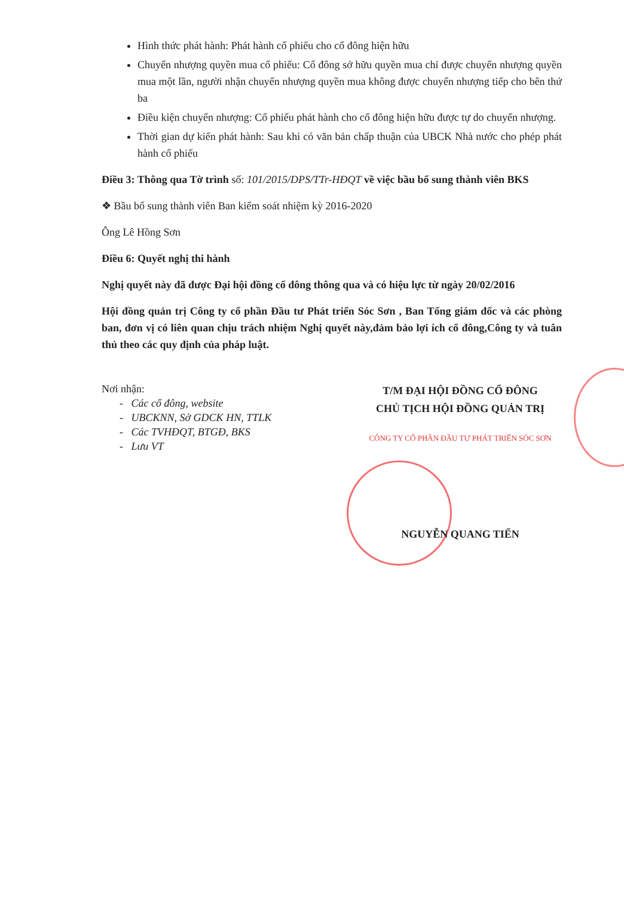Hình thức phát hành: Phát hành cổ phiếu cho cổ đông hiện hữu
Chuyển nhượng quyền mua cổ phiếu: Cổ đông sở hữu quyền mua chỉ được chuyển nhượng quyền mua một lần, người nhận chuyển nhượng quyền mua không được chuyển nhượng tiếp cho bên thứ ba
Điều kiện chuyển nhượng: Cổ phiếu phát hành cho cổ đông hiện hữu được tự do chuyển nhượng.
Thời gian dự kiến phát hành: Sau khi có văn bản chấp thuận của UBCK Nhà nước cho phép phát hành cổ phiếu
Điều 3: Thông qua Tờ trình số: 101/2015/DPS/TTr-HĐQT về việc bầu bổ sung thành viên BKS
❖ Bầu bổ sung thành viên Ban kiểm soát nhiệm kỳ 2016-2020
Ông Lê Hồng Sơn
Điều 6: Quyết nghị thi hành
Nghị quyết này đã được Đại hội đồng cổ đông thông qua và có hiệu lực từ ngày 20/02/2016
Hội đồng quản trị Công ty cổ phần Đầu tư Phát triển Sóc Sơn , Ban Tổng giám đốc và các phòng ban, đơn vị có liên quan chịu trách nhiệm Nghị quyết này,đảm bảo lợi ích cổ đông,Công ty và tuân thủ theo các quy định của pháp luật.
Nơi nhận:
- Các cổ đông, website
- UBCKNN, Sở GDCK HN, TTLK
- Các TVHĐQT, BTGĐ, BKS
- Lưu VT
T/M ĐẠI HỘI ĐỒNG CỔ ĐÔNG
CHỦ TỊCH HỘI ĐỒNG QUẢN TRỊ
CÔNG TY CỔ PHẦN ĐẦU TƯ PHÁT TRIỂN SÓC SƠN
NGUYỄN QUANG TIẾN